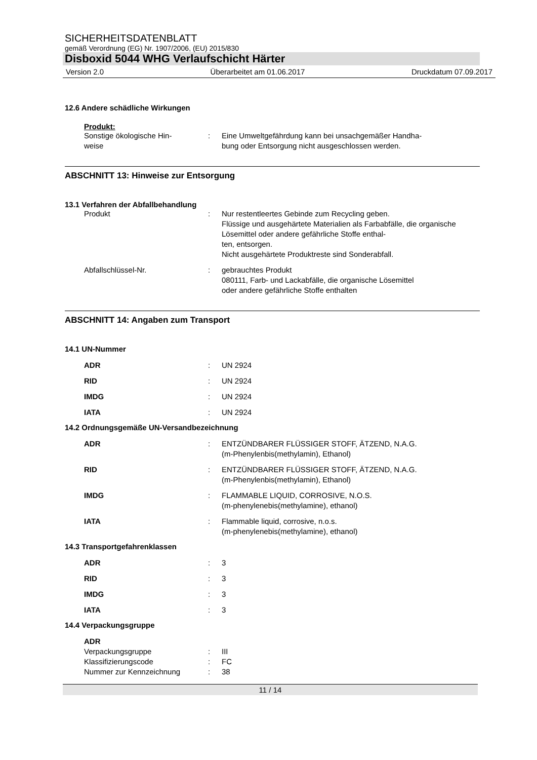SICHERHEITSDATENBLATT
gemäß Verordnung (EG) Nr. 1907/2006, (EU) 2015/830
Disboxid 5044 WHG Verlaufschicht Härter
Version 2.0 Überarbeitet am 01.06.2017 Druckdatum 07.09.2017
12.6 Andere schädliche Wirkungen
Produkt:
| Sonstige ökologische Hin- weise | : | Eine Umweltgefährdung kann bei unsachgemäßer Handha- bung oder Entsorgung nicht ausgeschlossen werden. |
ABSCHNITT 13: Hinweise zur Entsorgung
13.1 Verfahren der Abfallbehandlung
| Produkt | : | Nur restentleertes Gebinde zum Recycling geben. Flüssige und ausgehärtete Materialien als Farbabfälle, die organische Lösemittel oder andere gefährliche Stoffe enthal- ten, entsorgen. Nicht ausgehärtete Produktreste sind Sonderabfall. |
| Abfallschlüssel-Nr. | : | gebrauchtes Produkt 080111, Farb- und Lackabfälle, die organische Lösemittel oder andere gefährliche Stoffe enthalten |
ABSCHNITT 14: Angaben zum Transport
14.1 UN-Nummer
| ADR | : | UN 2924 |
| RID | : | UN 2924 |
| IMDG | : | UN 2924 |
| IATA | : | UN 2924 |
14.2 Ordnungsgemäße UN-Versandbezeichnung
| ADR | : | ENTZÜNDBARER FLÜSSIGER STOFF, ÄTZEND, N.A.G. (m-Phenylenbis(methylamin), Ethanol) |
| RID | : | ENTZÜNDBARER FLÜSSIGER STOFF, ÄTZEND, N.A.G. (m-Phenylenbis(methylamin), Ethanol) |
| IMDG | : | FLAMMABLE LIQUID, CORROSIVE, N.O.S. (m-phenylenebis(methylamine), ethanol) |
| IATA | : | Flammable liquid, corrosive, n.o.s. (m-phenylenebis(methylamine), ethanol) |
14.3 Transportgefahrenklassen
| ADR | : | 3 |
| RID | : | 3 |
| IMDG | : | 3 |
| IATA | : | 3 |
14.4 Verpackungsgruppe
| ADR | | |
| Verpackungsgruppe | : | III |
| Klassifizierungscode | : | FC |
| Nummer zur Kennzeichnung | : | 38 |
11 / 14